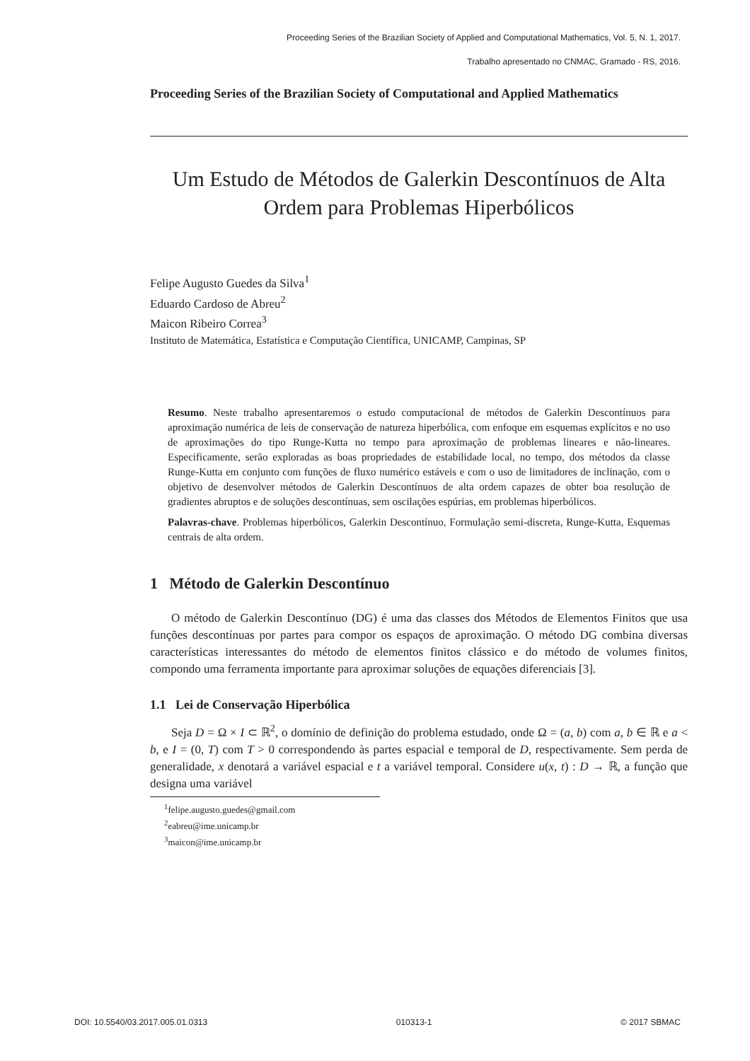Proceeding Series of the Brazilian Society of Applied and Computational Mathematics, Vol. 5, N. 1, 2017.
Trabalho apresentado no CNMAC, Gramado - RS, 2016.
Proceeding Series of the Brazilian Society of Computational and Applied Mathematics
Um Estudo de Métodos de Galerkin Descontínuos de Alta Ordem para Problemas Hiperbólicos
Felipe Augusto Guedes da Silva<sup>1</sup>
Eduardo Cardoso de Abreu<sup>2</sup>
Maicon Ribeiro Correa<sup>3</sup>
Instituto de Matemática, Estatística e Computação Científica, UNICAMP, Campinas, SP
Resumo. Neste trabalho apresentaremos o estudo computacional de métodos de Galerkin Descontínuos para aproximação numérica de leis de conservação de natureza hiperbólica, com enfoque em esquemas explícitos e no uso de aproximações do tipo Runge-Kutta no tempo para aproximação de problemas lineares e não-lineares. Especificamente, serão exploradas as boas propriedades de estabilidade local, no tempo, dos métodos da classe Runge-Kutta em conjunto com funções de fluxo numérico estáveis e com o uso de limitadores de inclinação, com o objetivo de desenvolver métodos de Galerkin Descontínuos de alta ordem capazes de obter boa resolução de gradientes abruptos e de soluções descontínuas, sem oscilações espúrias, em problemas hiperbólicos.
Palavras-chave. Problemas hiperbólicos, Galerkin Descontínuo, Formulação semi-discreta, Runge-Kutta, Esquemas centrais de alta ordem.
1 Método de Galerkin Descontínuo
O método de Galerkin Descontínuo (DG) é uma das classes dos Métodos de Elementos Finitos que usa funções descontínuas por partes para compor os espaços de aproximação. O método DG combina diversas características interessantes do método de elementos finitos clássico e do método de volumes finitos, compondo uma ferramenta importante para aproximar soluções de equações diferenciais [3].
1.1 Lei de Conservação Hiperbólica
Seja D = Ω × I ⊂ ℝ<sup>2</sup>, o domínio de definição do problema estudado, onde Ω = (a, b) com a, b ∈ ℝ e a < b, e I = (0, T) com T > 0 correspondendo às partes espacial e temporal de D, respectivamente. Sem perda de generalidade, x denotará a variável espacial e t a variável temporal. Considere u(x, t) : D → ℝ, a função que designa uma variável
<sup>1</sup> felipe.augusto.guedes@gmail.com
<sup>2</sup> eabreu@ime.unicamp.br
<sup>3</sup> maicon@ime.unicamp.br
DOI: 10.5540/03.2017.005.01.0313 010313-1 © 2017 SBMAC